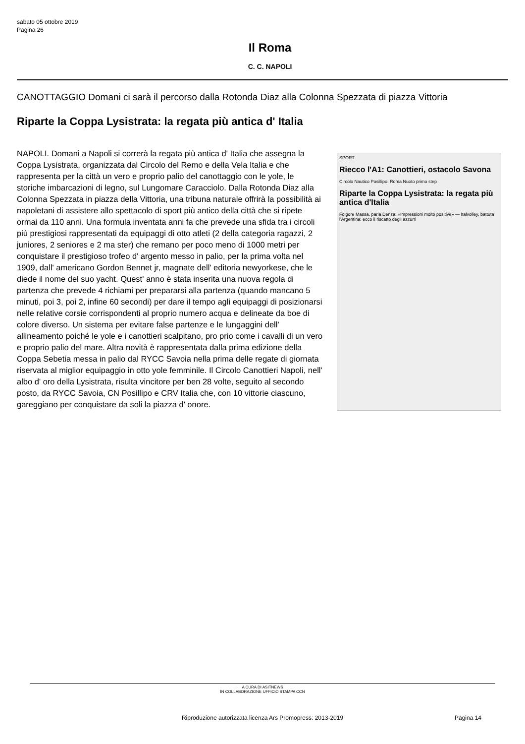sabato 05 ottobre 2019
Pagina 26
Il Roma
C. C. NAPOLI
CANOTTAGGIO Domani ci sarà il percorso dalla Rotonda Diaz alla Colonna Spezzata di piazza Vittoria
Riparte la Coppa Lysistrata: la regata più antica d' Italia
NAPOLI. Domani a Napoli si correrà la regata più antica d' Italia che assegna la Coppa Lysistrata, organizzata dal Circolo del Remo e della Vela Italia e che rappresenta per la città un vero e proprio palio del canottaggio con le yole, le storiche imbarcazioni di legno, sul Lungomare Caracciolo. Dalla Rotonda Diaz alla Colonna Spezzata in piazza della Vittoria, una tribuna naturale offrirà la possibilità ai napoletani di assistere allo spettacolo di sport più antico della città che si ripete ormai da 110 anni. Una formula inventata anni fa che prevede una sfida tra i circoli più prestigiosi rappresentati da equipaggi di otto atleti (2 della categoria ragazzi, 2 juniores, 2 seniores e 2 ma ster) che remano per poco meno di 1000 metri per conquistare il prestigioso trofeo d' argento messo in palio, per la prima volta nel 1909, dall' americano Gordon Bennet jr, magnate dell' editoria newyorkese, che le diede il nome del suo yacht. Quest' anno è stata inserita una nuova regola di partenza che prevede 4 richiami per prepararsi alla partenza (quando mancano 5 minuti, poi 3, poi 2, infine 60 secondi) per dare il tempo agli equipaggi di posizionarsi nelle relative corsie corrispondenti al proprio numero acqua e delineate da boe di colore diverso. Un sistema per evitare false partenze e le lungaggini dell' allineamento poiché le yole e i canottieri scalpitano, pro prio come i cavalli di un vero e proprio palio del mare. Altra novità è rappresentata dalla prima edizione della Coppa Sebetia messa in palio dal RYCC Savoia nella prima delle regate di giornata riservata al miglior equipaggio in otto yole femminile. Il Circolo Canottieri Napoli, nell' albo d' oro della Lysistrata, risulta vincitore per ben 28 volte, seguito al secondo posto, da RYCC Savoia, CN Posillipo e CRV Italia che, con 10 vittorie ciascuno, gareggiano per conquistare da soli la piazza d' onore.
SPORT
Riecco l'A1: Canottieri, ostacolo Savona
Circolo Nautico Posillipo: Roma Nuoto primo step
Riparte la Coppa Lysistrata: la regata più antica d'Italia
Folgore Massa, parla Denza: «Impressioni molto positive» — Italvolley, battuta l'Argentina: ecco il riscatto degli azzurri
A CURA DI ASITNEWS
IN COLLABORAZIONE UFFICIO STAMPA CCN
Riproduzione autorizzata licenza Ars Promopress: 2013-2019
Pagina 14